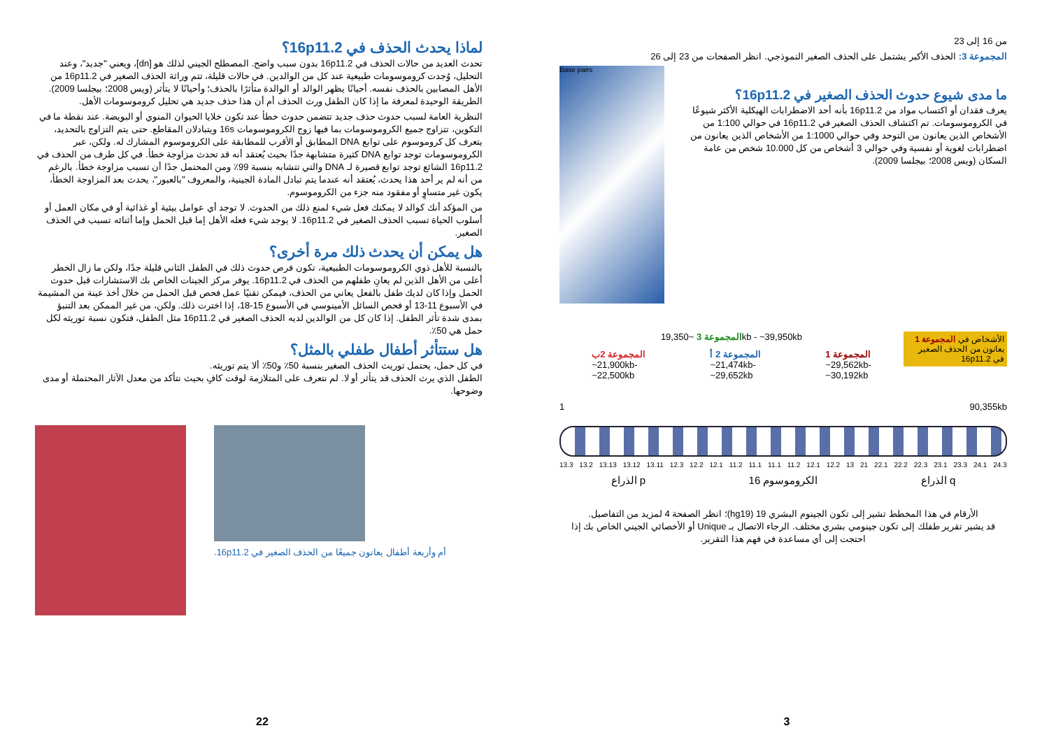لماذا يحدث الحذف في 16p11.2؟
تحدث العديد من حالات الحذف في 16p11.2 بدون سبب واضح. المصطلح الجيني لذلك هو [dn]، ويعني "جديد"، وعند التحليل، وُجدت كروموسومات طبيعية عند كل من الوالدين. في حالات قليلة، تتم وراثة الحذف الصغير في 16p11.2 من الأهل المصابين بالحذف نفسه. أحيانًا يظهر الوالد أو الوالدة متأثرًا بالحذف؛ وأحيانًا لا يتأثر (ويس 2008؛ بيجلسا 2009). الطريقة الوحيدة لمعرفة ما إذا كان الطفل ورث الحذف أم أن هذا حذف جديد هي تحليل كروموسومات الأهل.
النظرية العامة لسبب حدوث حذف جديد تتضمن حدوث خطأ عند تكون خلايا الحيوان المنوي أو البويضة. عند نقطة ما في التكوين، تتزاوج جميع الكروموسومات بما فيها زوج الكروموسومات 16s ويتبادلان المقاطع. حتى يتم التزاوج بالتحديد، يتعرف كل كروموسوم على توابع DNA المطابق أو الأقرب للمطابقة على الكروموسوم المشارك له. ولكن، عبر الكروموسومات توجد توابع DNA كثيرة متشابهة جدًا بحيث يُعتقد أنه قد تحدث مزاوجة خطأ. في كل طرف من الحذف في 16p11.2 الشائع توجد توابع قصيرة لـ DNA والتي تتشابه بنسبة 99٪ ومن المحتمل جدًا أن تسبب مزاوجة خطأ. بالرغم من أنه لم ير أحد هذا يحدث، يُعتقد أنه عندما يتم تبادل المادة الجينية، والمعروف "بالعبور"، يحدث بعد المزاوجة الخطأ، يكون غير متساوٍ أو مفقود منه جزء من الكروموسوم.
من المؤكد أنك كوالد لا يمكنك فعل شيء لمنع ذلك من الحدوث. لا توجد أي عوامل بيئية أو غذائية أو في مكان العمل أو أسلوب الحياة تسبب الحذف الصغير في 16p11.2. لا يوجد شيء فعله الأهل إما قبل الحمل وإما أثنائه تسبب في الحذف الصغير.
هل يمكن أن يحدث ذلك مرة أخرى؟
بالنسبة للأهل ذوي الكروموسومات الطبيعية، تكون فرص حدوث ذلك في الطفل الثاني قليلة جدًا، ولكن ما زال الخطر أعلى من الأهل الذين لم يعانِ طفلهم من الحذف في 16p11.2. يوفر مركز الجينات الخاص بك الاستشارات قبل حدوث الحمل وإذا كان لديك طفل بالفعل يعاني من الحذف، فيمكن تقنيًا عمل فحص قبل الحمل من خلال أخذ عينة من المشيمة في الأسبوع 11-13 أو فحص السائل الأمينوسي في الأسبوع 15-18، إذا اخترت ذلك. ولكن، من غير الممكن بعد التنبؤ بمدى شدة تأثر الطفل. إذا كان كل من الوالدين لديه الحذف الصغير في 16p11.2 مثل الطفل، فتكون نسبة توريثه لكل حمل هي 50٪.
هل ستتأثر أطفال طفلي بالمثل؟
في كل حمل، يحتمل توريث الحذف الصغير بنسبة 50٪ و50٪ ألا يتم توريثه.
الطفل الذي يرث الحذف قد يتأثر أو لا. لم نتعرف على المتلازمة لوقت كافٍ بحيث نتأكد من معدل الآثار المحتملة أو مدى وضوحها.
أم وأربعة أطفال يعانون جميعًا من الحذف الصغير في 16p11.2.
22
من 16 إلى 23
المجموعة 3: الحذف الأكبر يشتمل على الحذف الصغير النموذجي. انظر الصفحات من 23 إلى 26
ما مدى شيوع حدوث الحذف الصغير في 16p11.2؟
يعرف فقدان أو اكتساب مواد من 16p11.2 بأنه أحد الاضطرابات الهيكلية الأكثر شيوعًا في الكروموسومات. تم اكتشاف الحذف الصغير في 16p11.2 في حوالي 1:100 من الأشخاص الذين يعانون من التوحد وفي حوالي 1:1000 من الأشخاص الذين يعانون من اضطرابات لغوية أو نفسية وفي حوالي 3 أشخاص من كل 10.000 شخص من عامة السكان (ويس 2008؛ بيجلسا 2009).
Base pairs
الأشخاص في المجموعة 1 يعانون من الحذف الصغير في 16p11.2
المجموعة 3 ~19,350kb - ~39,950kb
المجموعة 2ب
~21,900kb-
~22,500kb
المجموعة 2 أ
~21,474kb-
~29,652kb
المجموعة 1
~29,562kb-
~30,192kb
1 90,355kb
13.3 13.2 13.13 13.12 13.11 12.3 12.2 12.1 11.2 11.1 11.1 11.2 12.1 12.2 13 21 22.1 22.2 22.3 23.1 23.3 24.1 24.3
الذراع p الكروموسوم 16 الذراع q
الأرقام في هذا المخطط تشير إلى تكون الجينوم البشري 19 (hg19)؛ انظر الصفحة 4 لمزيد من التفاصيل.
قد يشير تقرير طفلك إلى تكون جينومي بشري مختلف. الرجاء الاتصال بـ Unique أو الأخصائي الجيني الخاص بك إذا احتجت إلى أي مساعدة في فهم هذا التقرير.
3